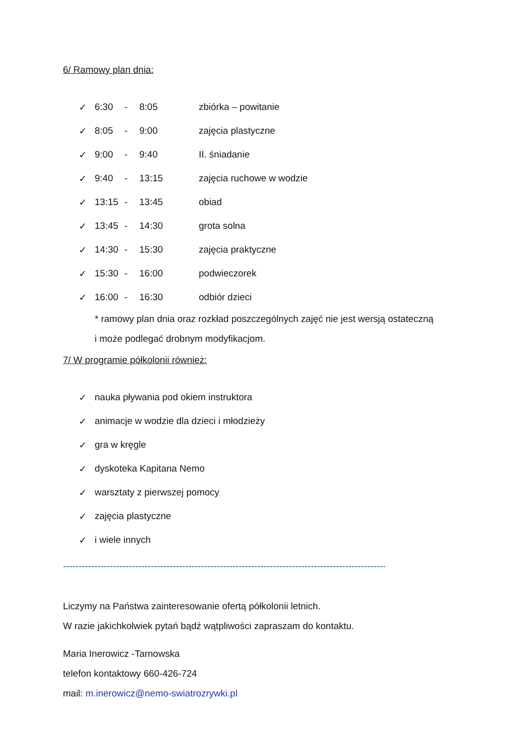6/ Ramowy plan dnia:
✓ 6:30 - 8:05 zbiórka – powitanie
✓ 8:05 - 9:00 zajęcia plastyczne
✓ 9:00 - 9:40 II. śniadanie
✓ 9:40 - 13:15 zajęcia ruchowe w wodzie
✓ 13:15 - 13:45 obiad
✓ 13:45 - 14:30 grota solna
✓ 14:30 - 15:30 zajęcia praktyczne
✓ 15:30 - 16:00 podwieczorek
✓ 16:00 - 16:30 odbiór dzieci
* ramowy plan dnia oraz rozkład poszczególnych zajęć nie jest wersją ostateczną
i może podlegać drobnym modyfikacjom.
7/ W programie półkolonii również:
✓ nauka pływania pod okiem instruktora
✓ animacje w wodzie dla dzieci i młodzieży
✓ gra w kręgle
✓ dyskoteka Kapitana Nemo
✓ warsztaty z pierwszej pomocy
✓ zajęcia plastyczne
✓ i wiele innych
----------------------------------------------------------------------------------------------------------------
Liczymy na Państwa zainteresowanie ofertą półkolonii letnich.
W razie jakichkolwiek pytań bądź wątpliwości zapraszam do kontaktu.
Maria Inerowicz -Tarnowska
telefon kontaktowy 660-426-724
mail: m.inerowicz@nemo-swiatrozrywki.pl